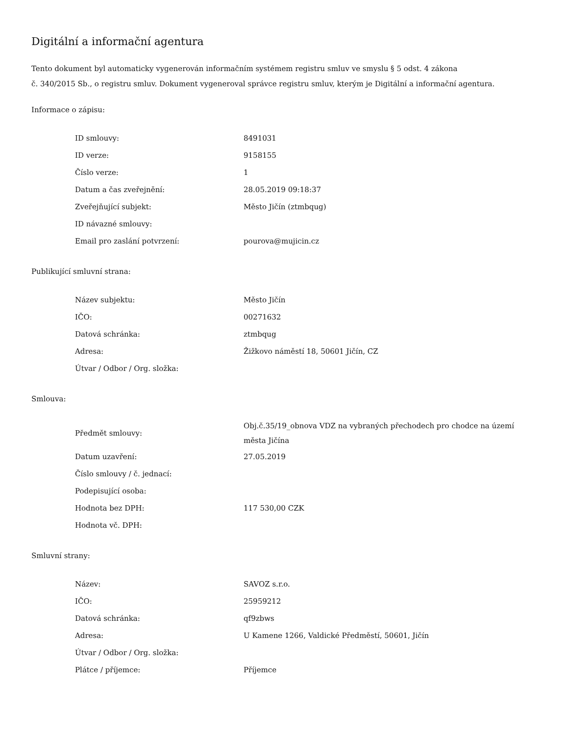Digitální a informační agentura
Tento dokument byl automaticky vygenerován informačním systémem registru smluv ve smyslu § 5 odst. 4 zákona
č. 340/2015 Sb., o registru smluv. Dokument vygeneroval správce registru smluv, kterým je Digitální a informační agentura.
Informace o zápisu:
| ID smlouvy: | 8491031 |
| ID verze: | 9158155 |
| Číslo verze: | 1 |
| Datum a čas zveřejnění: | 28.05.2019 09:18:37 |
| Zveřejňující subjekt: | Město Jičín (ztmbqug) |
| ID návazné smlouvy: | |
| Email pro zaslání potvrzení: | pourova@mujicin.cz |
Publikující smluvní strana:
| Název subjektu: | Město Jičín |
| IČO: | 00271632 |
| Datová schránka: | ztmbqug |
| Adresa: | Žižkovo náměstí 18, 50601 Jičín, CZ |
| Útvar / Odbor / Org. složka: | |
Smlouva:
| Předmět smlouvy: | Obj.č.35/19_obnova VDZ na vybraných přechodech pro chodce na území města Jičína |
| Datum uzavření: | 27.05.2019 |
| Číslo smlouvy / č. jednací: | |
| Podepisující osoba: | |
| Hodnota bez DPH: | 117 530,00 CZK |
| Hodnota vč. DPH: | |
Smluvní strany:
| Název: | SAVOZ s.r.o. |
| IČO: | 25959212 |
| Datová schránka: | qf9zbws |
| Adresa: | U Kamene 1266, Valdické Předměstí, 50601, Jičín |
| Útvar / Odbor / Org. složka: | |
| Plátce / příjemce: | Příjemce |